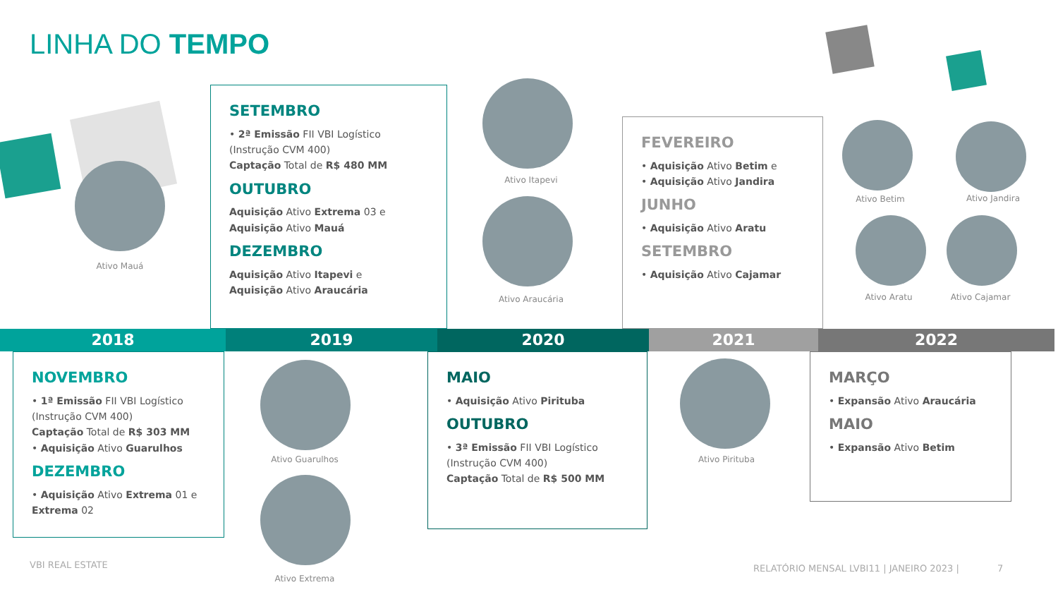LINHA DO TEMPO
2018 2019 2020 2021 2022
NOVEMBRO
• 1ª Emissão FII VBI Logístico (Instrução CVM 400)
Captação Total de R$ 303 MM
• Aquisição Ativo Guarulhos
DEZEMBRO
• Aquisição Ativo Extrema 01 e Extrema 02
SETEMBRO
• 2ª Emissão FII VBI Logístico (Instrução CVM 400)
Captação Total de R$ 480 MM
OUTUBRO
Aquisição Ativo Extrema 03 e
Aquisição Ativo Mauá
DEZEMBRO
Aquisição Ativo Itapevi e
Aquisição Ativo Araucária
MAIO
• Aquisição Ativo Pirituba
OUTUBRO
• 3ª Emissão FII VBI Logístico (Instrução CVM 400)
Captação Total de R$ 500 MM
FEVEREIRO
• Aquisição Ativo Betim e
• Aquisição Ativo Jandira
JUNHO
• Aquisição Ativo Aratu
SETEMBRO
• Aquisição Ativo Cajamar
MARÇO
• Expansão Ativo Araucária
MAIO
• Expansão Ativo Betim
Ativo Mauá
Ativo Itapevi
Ativo Araucária
Ativo Guarulhos
Ativo Extrema
Ativo Pirituba
Ativo Betim Ativo Jandira
Ativo Aratu Ativo Cajamar
VBI REAL ESTATE
RELATÓRIO MENSAL LVBI11 | JANEIRO 2023 | 7